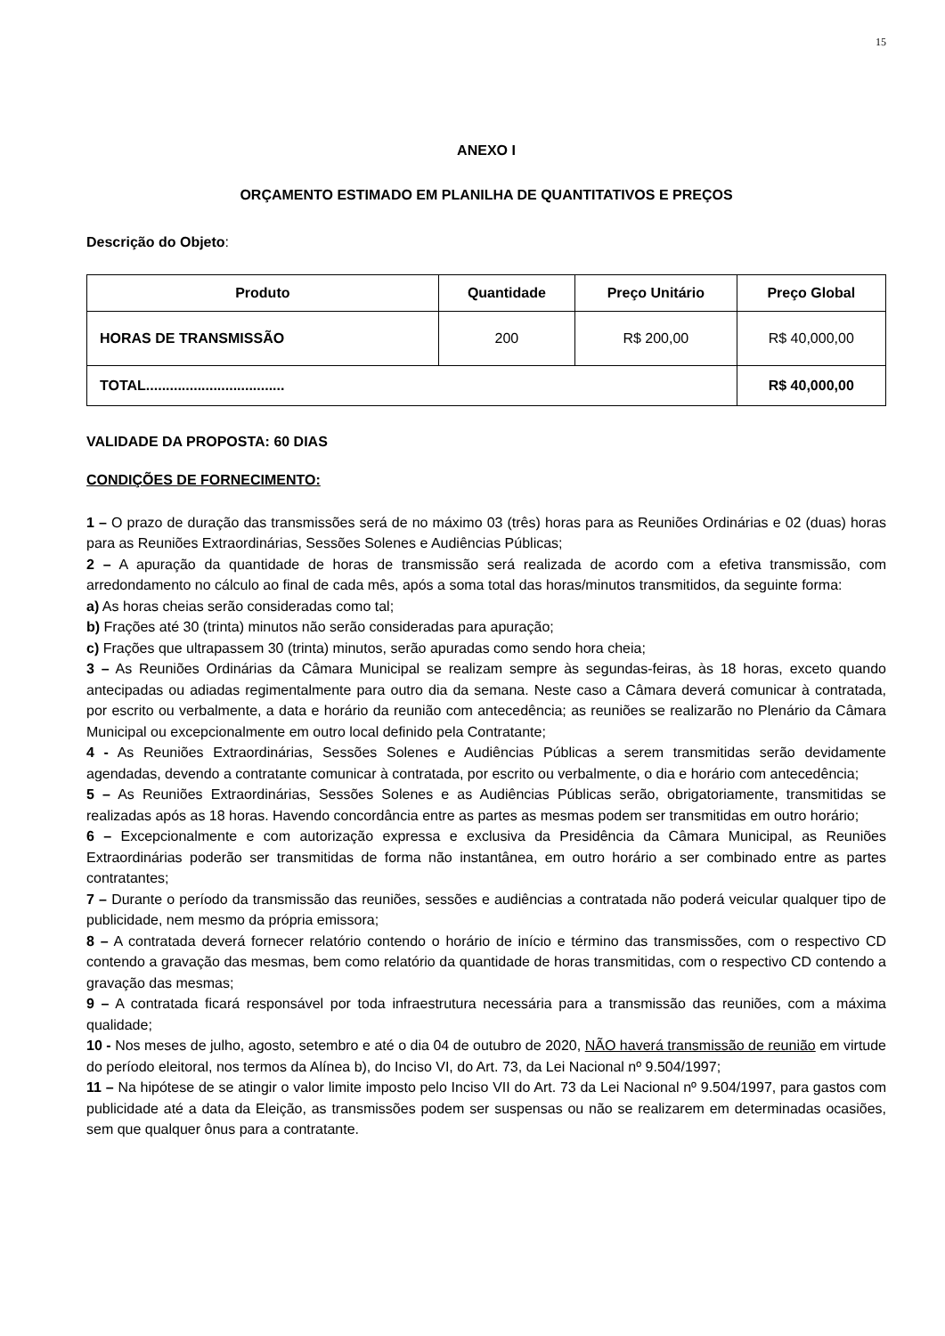15
ANEXO I
ORÇAMENTO ESTIMADO EM PLANILHA DE QUANTITATIVOS E PREÇOS
Descrição do Objeto:
| Produto | Quantidade | Preço Unitário | Preço Global |
| --- | --- | --- | --- |
| HORAS DE TRANSMISSÃO | 200 | R$ 200,00 | R$ 40,000,00 |
| TOTAL................................... | | | R$ 40,000,00 |
VALIDADE DA PROPOSTA: 60 DIAS
CONDIÇÕES DE FORNECIMENTO:
1 – O prazo de duração das transmissões será de no máximo 03 (três) horas para as Reuniões Ordinárias e 02 (duas) horas para as Reuniões Extraordinárias, Sessões Solenes e Audiências Públicas;
2 – A apuração da quantidade de horas de transmissão será realizada de acordo com a efetiva transmissão, com arredondamento no cálculo ao final de cada mês, após a soma total das horas/minutos transmitidos, da seguinte forma:
a) As horas cheias serão consideradas como tal;
b) Frações até 30 (trinta) minutos não serão consideradas para apuração;
c) Frações que ultrapassem 30 (trinta) minutos, serão apuradas como sendo hora cheia;
3 – As Reuniões Ordinárias da Câmara Municipal se realizam sempre às segundas-feiras, às 18 horas, exceto quando antecipadas ou adiadas regimentalmente para outro dia da semana. Neste caso a Câmara deverá comunicar à contratada, por escrito ou verbalmente, a data e horário da reunião com antecedência; as reuniões se realizarão no Plenário da Câmara Municipal ou excepcionalmente em outro local definido pela Contratante;
4 - As Reuniões Extraordinárias, Sessões Solenes e Audiências Públicas a serem transmitidas serão devidamente agendadas, devendo a contratante comunicar à contratada, por escrito ou verbalmente, o dia e horário com antecedência;
5 – As Reuniões Extraordinárias, Sessões Solenes e as Audiências Públicas serão, obrigatoriamente, transmitidas se realizadas após as 18 horas. Havendo concordância entre as partes as mesmas podem ser transmitidas em outro horário;
6 – Excepcionalmente e com autorização expressa e exclusiva da Presidência da Câmara Municipal, as Reuniões Extraordinárias poderão ser transmitidas de forma não instantânea, em outro horário a ser combinado entre as partes contratantes;
7 – Durante o período da transmissão das reuniões, sessões e audiências a contratada não poderá veicular qualquer tipo de publicidade, nem mesmo da própria emissora;
8 – A contratada deverá fornecer relatório contendo o horário de início e término das transmissões, com o respectivo CD contendo a gravação das mesmas, bem como relatório da quantidade de horas transmitidas, com o respectivo CD contendo a gravação das mesmas;
9 – A contratada ficará responsável por toda infraestrutura necessária para a transmissão das reuniões, com a máxima qualidade;
10 - Nos meses de julho, agosto, setembro e até o dia 04 de outubro de 2020, NÃO haverá transmissão de reunião em virtude do período eleitoral, nos termos da Alínea b), do Inciso VI, do Art. 73, da Lei Nacional nº 9.504/1997;
11 – Na hipótese de se atingir o valor limite imposto pelo Inciso VII do Art. 73 da Lei Nacional nº 9.504/1997, para gastos com publicidade até a data da Eleição, as transmissões podem ser suspensas ou não se realizarem em determinadas ocasiões, sem que qualquer ônus para a contratante.